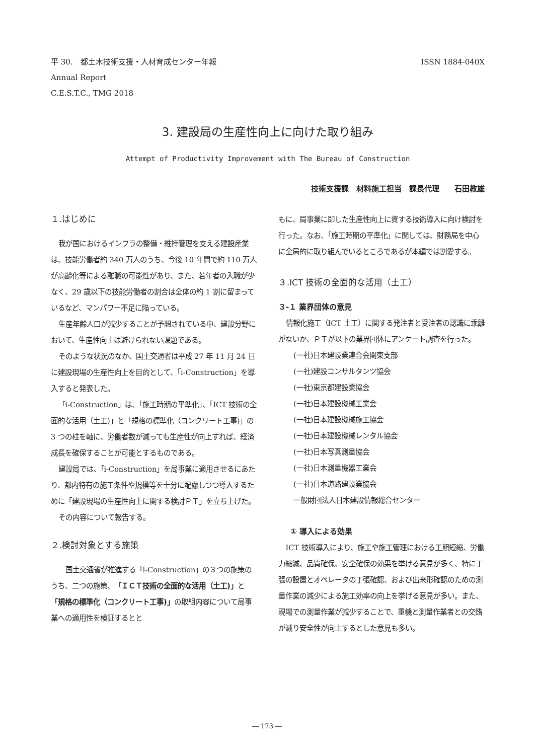平 30.　都土木技術支援・人材育成センター年報
Annual Report
C.E.S.T.C., TMG 2018
ISSN 1884-040X
3. 建設局の生産性向上に向けた取り組み
Attempt of Productivity Improvement with The Bureau of Construction
技術支援課　材料施工担当　課長代理　　石田教雄
１.はじめに
我が国におけるインフラの整備・維持管理を支える建設産業は、技能労働者約 340 万人のうち、今後 10 年間で約 110 万人が高齢化等による離職の可能性があり、また、若年者の入職が少なく、29 歳以下の技能労働者の割合は全体の約 1 割に留まっているなど、マンパワー不足に陥っている。
生産年齢人口が減少することが予想されている中、建設分野において、生産性向上は避けられない課題である。
そのような状況のなか、国土交通省は平成 27 年 11 月 24 日に建設現場の生産性向上を目的として、「i-Construction」を導入すると発表した。
「i-Construction」は、「施工時期の平準化」、「ICT 技術の全面的な活用（土工)」と「規格の標準化（コンクリート工事)」の 3 つの柱を軸に、労働者数が減っても生産性が向上すれば、経済成長を確保することが可能とするものである。
建設局では、「i-Construction」を局事業に適用させるにあたり、都内特有の施工条件や規模等を十分に配慮しつつ導入するために「建設現場の生産性向上に関する検討ＰＴ」を立ち上げた。
その内容について報告する。
２.検討対象とする施策
　国土交通省が推進する「i-Construction」の３つの施策のうち、二つの施策、「ＩＣＴ技術の全面的な活用（土工)」と「規格の標準化（コンクリート工事)」の取組内容について局事業への適用性を検証するとと
もに、局事業に即した生産性向上に資する技術導入に向け検討を行った。なお、「施工時期の平準化」に関しては、財務局を中心に全局的に取り組んでいるところであるが本編では割愛する。
３.ICT 技術の全面的な活用（土工）
３-１ 業界団体の意見
情報化施工（ICT 土工）に関する発注者と受注者の認識に乖離がないか、ＰＴが以下の業界団体にアンケート調査を行った。
(一社)日本建設業連合会関東支部
(一社)建設コンサルタンツ協会
(一社)東京都建設業協会
(一社)日本建設機械工業会
(一社)日本建設機械施工協会
(一社)日本建設機械レンタル協会
(一社)日本写真測量協会
(一社)日本測量機器工業会
(一社)日本道路建設業協会
一般財団法人日本建設情報総合センター
① 導入による効果
ICT 技術導入により、施工や施工管理における工期短縮、労働力縮減、品質確保、安全確保の効果を挙げる意見が多く、特に丁張の設置とオペレータの丁張確認、および出来形確認のための測量作業の減少による施工効率の向上を挙げる意見が多い。また、現場での測量作業が減少することで、重機と測量作業者との交錯が減り安全性が向上するとした意見も多い。
― 173 ―